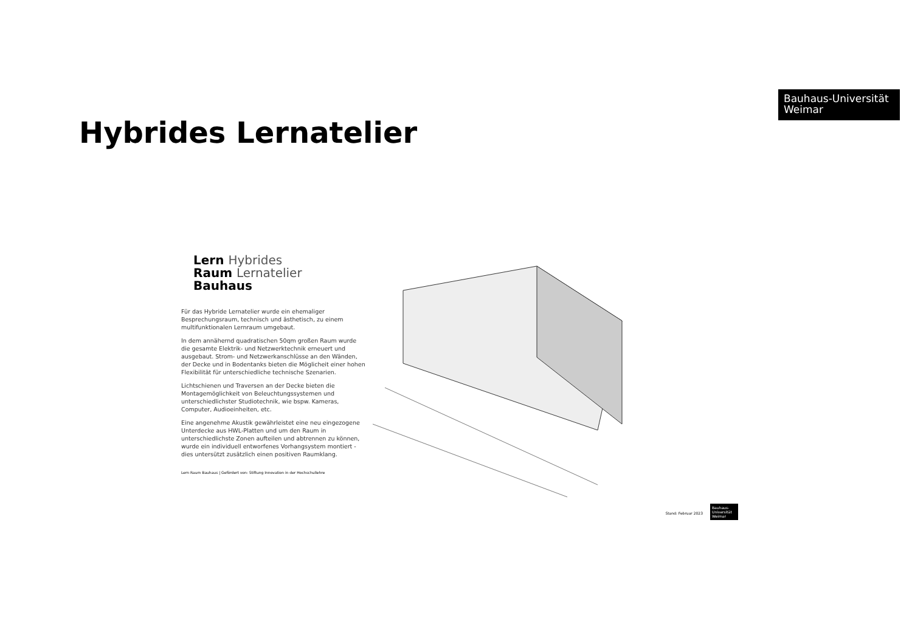Bauhaus-Universität
Weimar
Hybrides Lernatelier
Lern Hybrides
Raum Lernatelier
Bauhaus
Für das Hybride Lernatelier wurde ein ehemaliger Besprechungsraum, technisch und ästhetisch, zu einem multifunktionalen Lernraum umgebaut.
In dem annähernd quadratischen 50qm großen Raum wurde die gesamte Elektrik- und Netzwerktechnik erneuert und ausgebaut. Strom- und Netzwerkanschlüsse an den Wänden, der Decke und in Bodentanks bieten die Möglicheit einer hohen Flexibilität für unterschiedliche technische Szenarien.
Lichtschienen und Traversen an der Decke bieten die Montagemöglichkeit von Beleuchtungssystemen und unterschiedlichster Studiotechnik, wie bspw. Kameras, Computer, Audioeinheiten, etc.
Eine angenehme Akustik gewährleistet eine neu eingezogene Unterdecke aus HWL-Platten und um den Raum in unterschiedlichste Zonen aufteilen und abtrennen zu können, wurde ein individuell entworfenes Vorhangsystem montiert - dies untersützt zusätzlich einen positiven Raumklang.
Lern Raum Bauhaus | Gefördert von: Stiftung Innovation in der Hochschullehre
Stand: Februar 2023
Bauhaus-Universität Weimar